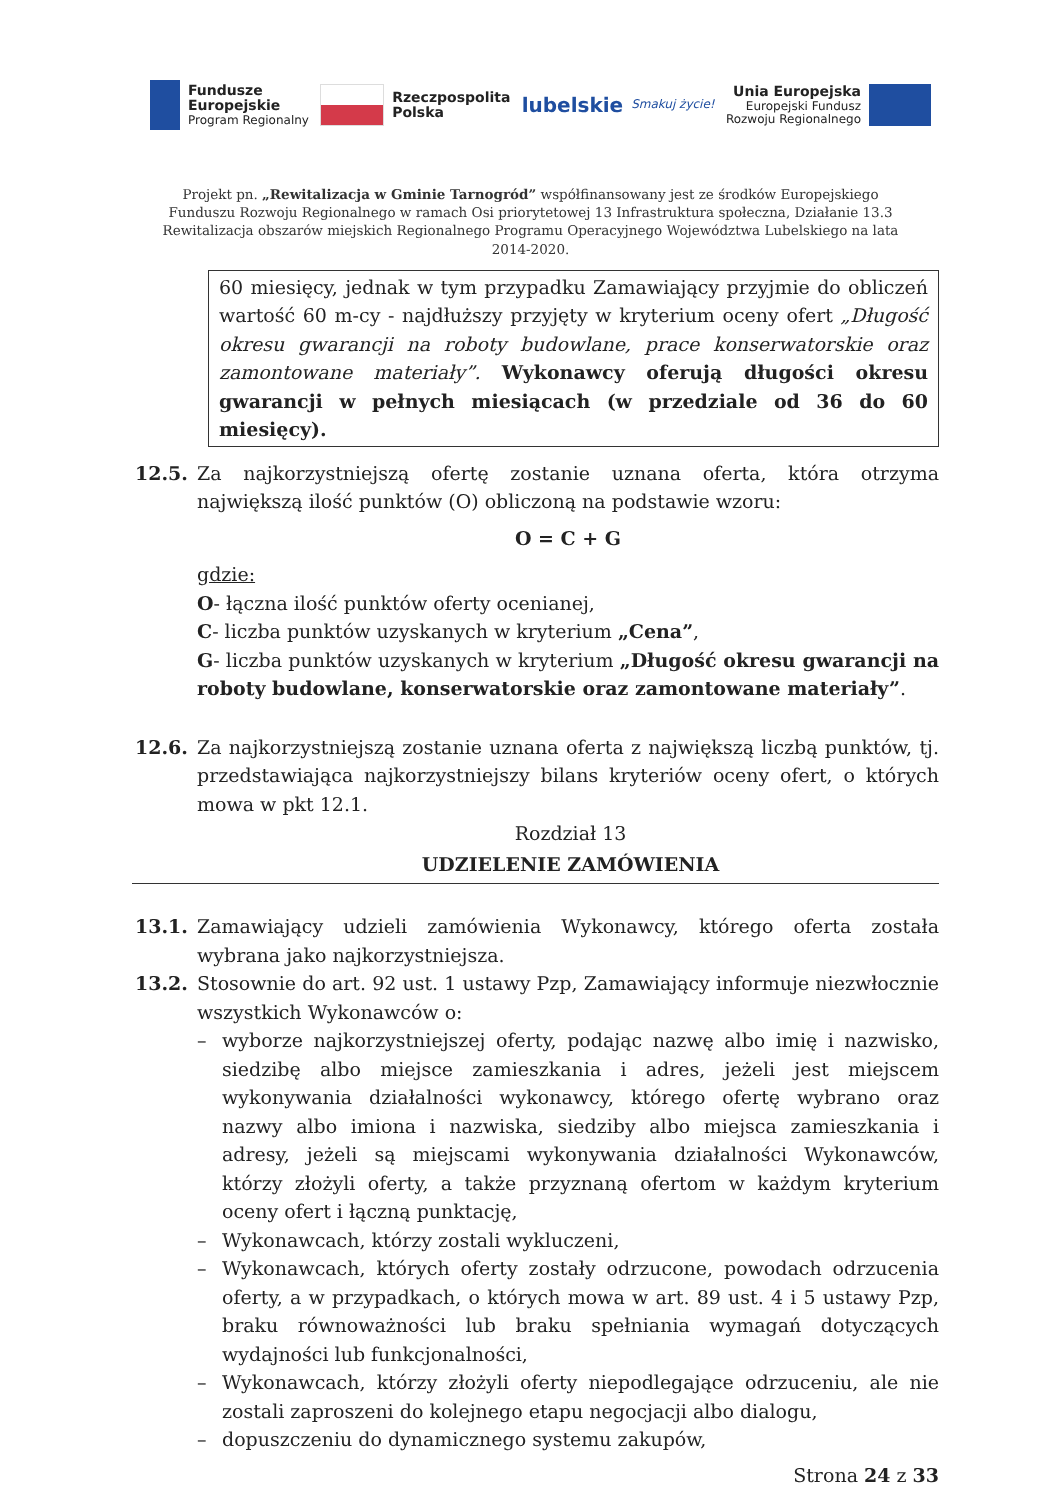Fundusze
Europejskie
Program Regionalny
Rzeczpospolita
Polska
lubelskie Smakuj życie!
Unia Europejska
Europejski Fundusz
Rozwoju Regionalnego
Projekt pn. „Rewitalizacja w Gminie Tarnogród” współfinansowany jest ze środków Europejskiego Funduszu Rozwoju Regionalnego w ramach Osi priorytetowej 13 Infrastruktura społeczna, Działanie 13.3 Rewitalizacja obszarów miejskich Regionalnego Programu Operacyjnego Województwa Lubelskiego na lata 2014-2020.
60 miesięcy, jednak w tym przypadku Zamawiający przyjmie do obliczeń wartość 60 m-cy - najdłuższy przyjęty w kryterium oceny ofert „Długość okresu gwarancji na roboty budowlane, prace konserwatorskie oraz zamontowane materiały”. Wykonawcy oferują długości okresu gwarancji w pełnych miesiącach (w przedziale od 36 do 60 miesięcy).
12.5. Za najkorzystniejszą ofertę zostanie uznana oferta, która otrzyma największą ilość punktów (O) obliczoną na podstawie wzoru:
O = C + G
gdzie:
O- łączna ilość punktów oferty ocenianej,
C- liczba punktów uzyskanych w kryterium „Cena”,
G- liczba punktów uzyskanych w kryterium „Długość okresu gwarancji na roboty budowlane, konserwatorskie oraz zamontowane materiały”.
12.6. Za najkorzystniejszą zostanie uznana oferta z największą liczbą punktów, tj. przedstawiająca najkorzystniejszy bilans kryteriów oceny ofert, o których mowa w pkt 12.1.
Rozdział 13
UDZIELENIE ZAMÓWIENIA
13.1. Zamawiający udzieli zamówienia Wykonawcy, którego oferta została wybrana jako najkorzystniejsza.
13.2. Stosownie do art. 92 ust. 1 ustawy Pzp, Zamawiający informuje niezwłocznie wszystkich Wykonawców o:
– wyborze najkorzystniejszej oferty, podając nazwę albo imię i nazwisko, siedzibę albo miejsce zamieszkania i adres, jeżeli jest miejscem wykonywania działalności wykonawcy, którego ofertę wybrano oraz nazwy albo imiona i nazwiska, siedziby albo miejsca zamieszkania i adresy, jeżeli są miejscami wykonywania działalności Wykonawców, którzy złożyli oferty, a także przyznaną ofertom w każdym kryterium oceny ofert i łączną punktację,
– Wykonawcach, którzy zostali wykluczeni,
– Wykonawcach, których oferty zostały odrzucone, powodach odrzucenia oferty, a w przypadkach, o których mowa w art. 89 ust. 4 i 5 ustawy Pzp, braku równoważności lub braku spełniania wymagań dotyczących wydajności lub funkcjonalności,
– Wykonawcach, którzy złożyli oferty niepodlegające odrzuceniu, ale nie zostali zaproszeni do kolejnego etapu negocjacji albo dialogu,
– dopuszczeniu do dynamicznego systemu zakupów,
Strona 24 z 33